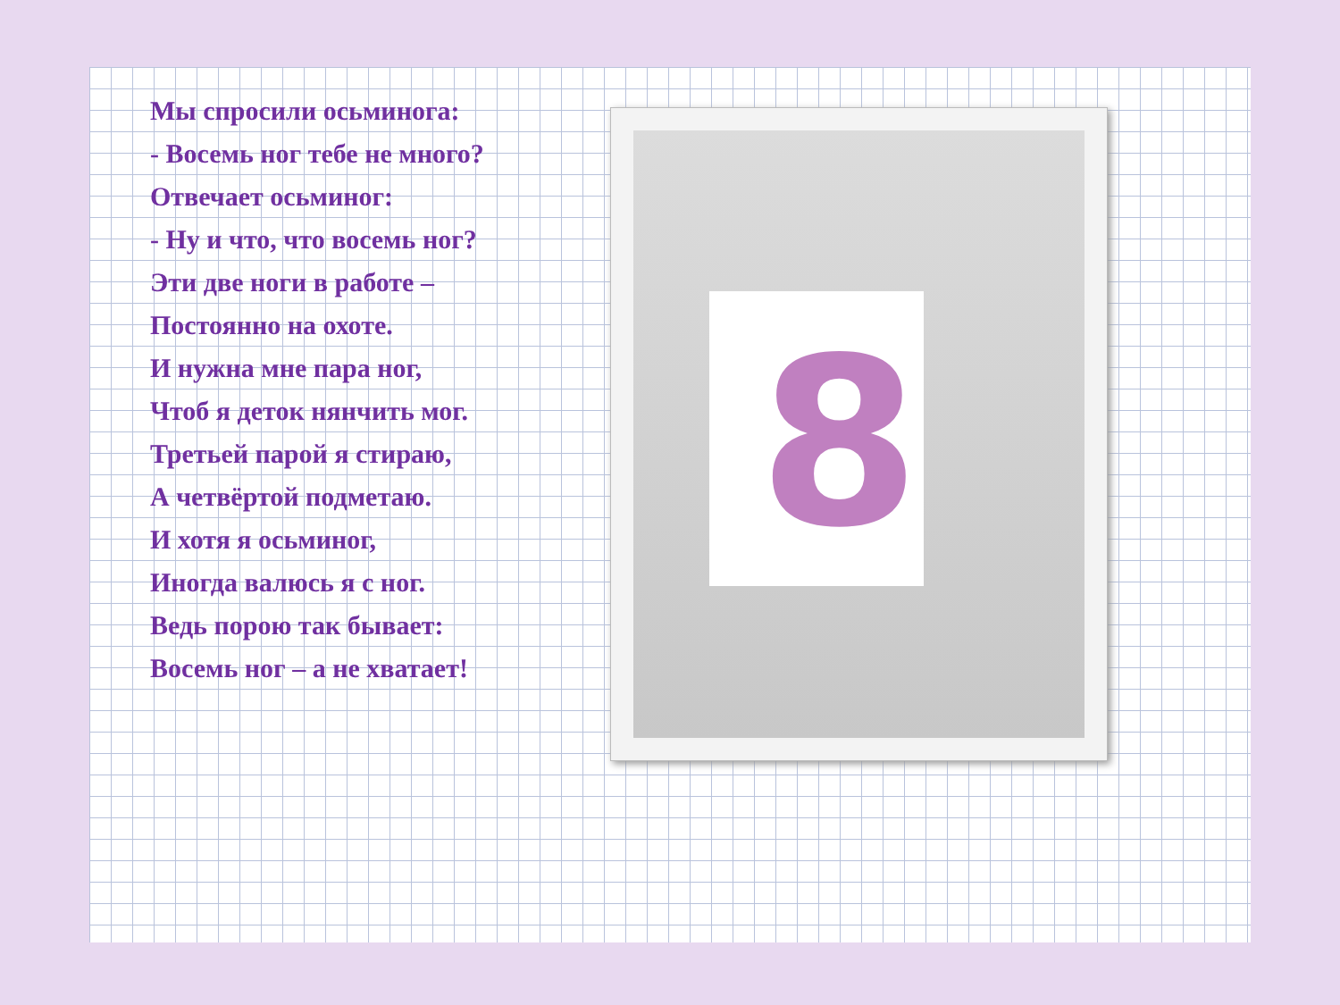Мы спросили осьминога:
- Восемь ног тебе не много?
Отвечает осьминог:
- Ну и что, что восемь ног?
Эти две ноги в работе –
Постоянно на охоте.
И нужна мне пара ног,
Чтоб я деток нянчить мог.
Третьей парой я стираю,
А четвёртой подметаю.
И хотя я осьминог,
Иногда валюсь я с ног.
Ведь порою так бывает:
Восемь ног – а не хватает!
8